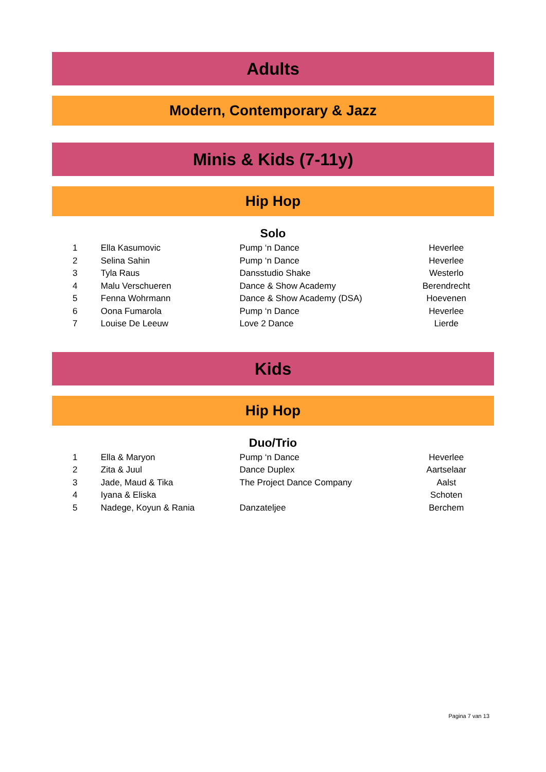Adults
Modern, Contemporary & Jazz
Minis & Kids (7-11y)
Hip Hop
Solo
| 1 | Ella Kasumovic | Pump ‘n Dance | Heverlee |
| 2 | Selina Sahin | Pump ‘n Dance | Heverlee |
| 3 | Tyla Raus | Dansstudio Shake | Westerlo |
| 4 | Malu Verschueren | Dance & Show Academy | Berendrecht |
| 5 | Fenna Wohrmann | Dance & Show Academy (DSA) | Hoevenen |
| 6 | Oona Fumarola | Pump ‘n Dance | Heverlee |
| 7 | Louise De Leeuw | Love 2 Dance | Lierde |
Kids
Hip Hop
Duo/Trio
| 1 | Ella & Maryon | Pump ‘n Dance | Heverlee |
| 2 | Zita & Juul | Dance Duplex | Aartselaar |
| 3 | Jade, Maud & Tika | The Project Dance Company | Aalst |
| 4 | Iyana & Eliska | | Schoten |
| 5 | Nadege, Koyun & Rania | Danzateljee | Berchem |
Pagina 7 van 13